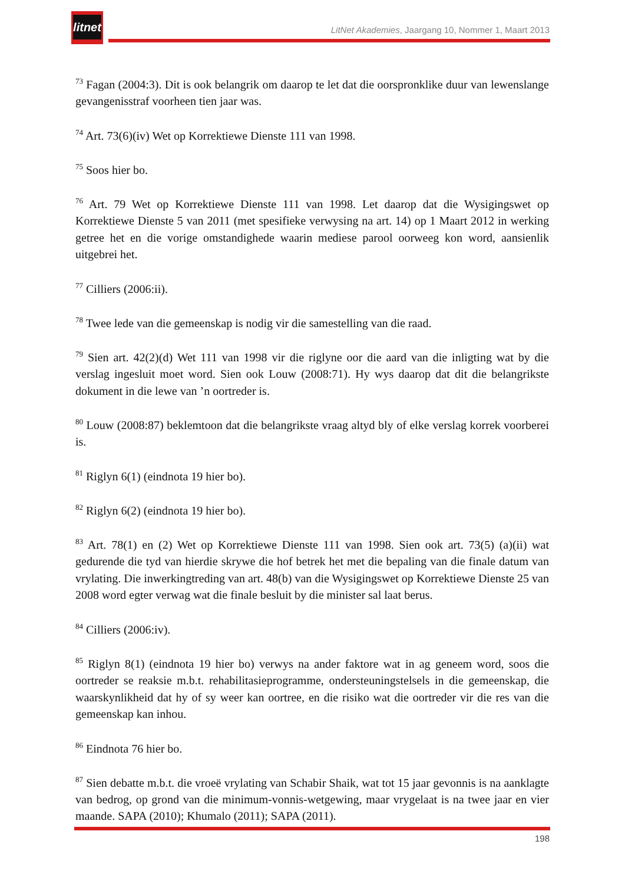litnet
LitNet Akademies, Jaargang 10, Nommer 1, Maart 2013
<sup>73</sup> Fagan (2004:3). Dit is ook belangrik om daarop te let dat die oorspronklike duur van lewenslange gevangenisstraf voorheen tien jaar was.
<sup>74</sup> Art. 73(6)(iv) Wet op Korrektiewe Dienste 111 van 1998.
<sup>75</sup> Soos hier bo.
<sup>76</sup> Art. 79 Wet op Korrektiewe Dienste 111 van 1998. Let daarop dat die Wysigingswet op Korrektiewe Dienste 5 van 2011 (met spesifieke verwysing na art. 14) op 1 Maart 2012 in werking getree het en die vorige omstandighede waarin mediese parool oorweeg kon word, aansienlik uitgebrei het.
<sup>77</sup> Cilliers (2006:ii).
<sup>78</sup> Twee lede van die gemeenskap is nodig vir die samestelling van die raad.
<sup>79</sup> Sien art. 42(2)(d) Wet 111 van 1998 vir die riglyne oor die aard van die inligting wat by die verslag ingesluit moet word. Sien ook Louw (2008:71). Hy wys daarop dat dit die belangrikste dokument in die lewe van ’n oortreder is.
<sup>80</sup> Louw (2008:87) beklemtoon dat die belangrikste vraag altyd bly of elke verslag korrek voorberei is.
<sup>81</sup> Riglyn 6(1) (eindnota 19 hier bo).
<sup>82</sup> Riglyn 6(2) (eindnota 19 hier bo).
<sup>83</sup> Art. 78(1) en (2) Wet op Korrektiewe Dienste 111 van 1998. Sien ook art. 73(5) (a)(ii) wat gedurende die tyd van hierdie skrywe die hof betrek het met die bepaling van die finale datum van vrylating. Die inwerkingtreding van art. 48(b) van die Wysigingswet op Korrektiewe Dienste 25 van 2008 word egter verwag wat die finale besluit by die minister sal laat berus.
<sup>84</sup> Cilliers (2006:iv).
<sup>85</sup> Riglyn 8(1) (eindnota 19 hier bo) verwys na ander faktore wat in ag geneem word, soos die oortreder se reaksie m.b.t. rehabilitasieprogramme, ondersteuningstelsels in die gemeenskap, die waarskynlikheid dat hy of sy weer kan oortree, en die risiko wat die oortreder vir die res van die gemeenskap kan inhou.
<sup>86</sup> Eindnota 76 hier bo.
<sup>87</sup> Sien debatte m.b.t. die vroeë vrylating van Schabir Shaik, wat tot 15 jaar gevonnis is na aanklagte van bedrog, op grond van die minimum-vonnis-wetgewing, maar vrygelaat is na twee jaar en vier maande. SAPA (2010); Khumalo (2011); SAPA (2011).
198